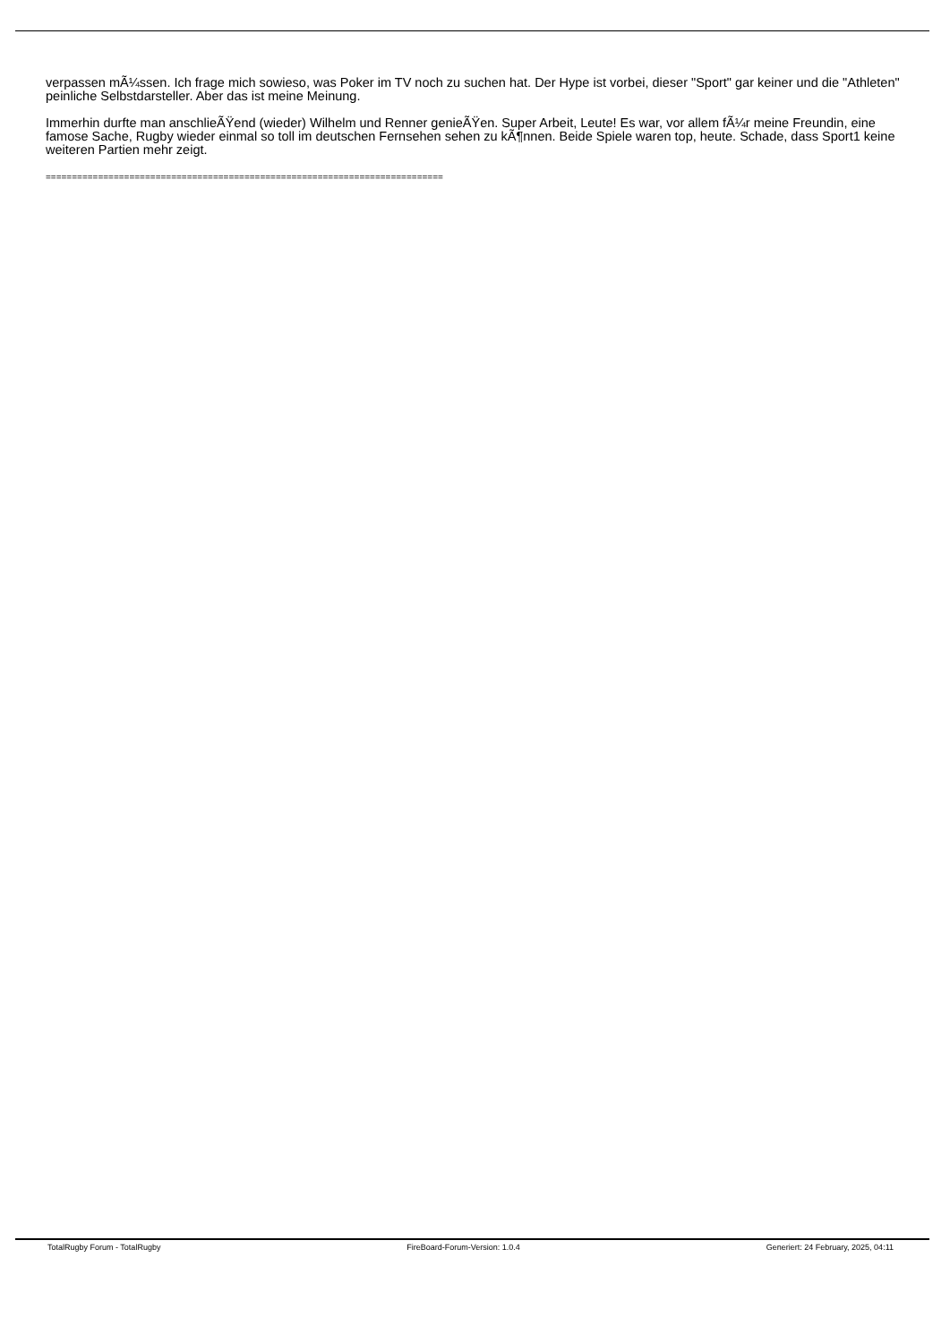verpassen mÃ¼ssen. Ich frage mich sowieso, was Poker im TV noch zu suchen hat. Der Hype ist vorbei, dieser "Sport" gar keiner und die "Athleten" peinliche Selbstdarsteller. Aber das ist meine Meinung.
Immerhin durfte man anschlieÃŸend (wieder) Wilhelm und Renner genieÃŸen. Super Arbeit, Leute! Es war, vor allem fÃ¼r meine Freundin, eine famose Sache, Rugby wieder einmal so toll im deutschen Fernsehen sehen zu kÃ¶nnen. Beide Spiele waren top, heute. Schade, dass Sport1 keine weiteren Partien mehr zeigt.
============================================================================
TotalRugby Forum - TotalRugby FireBoard-Forum-Version: 1.0.4 Generiert: 24 February, 2025, 04:11